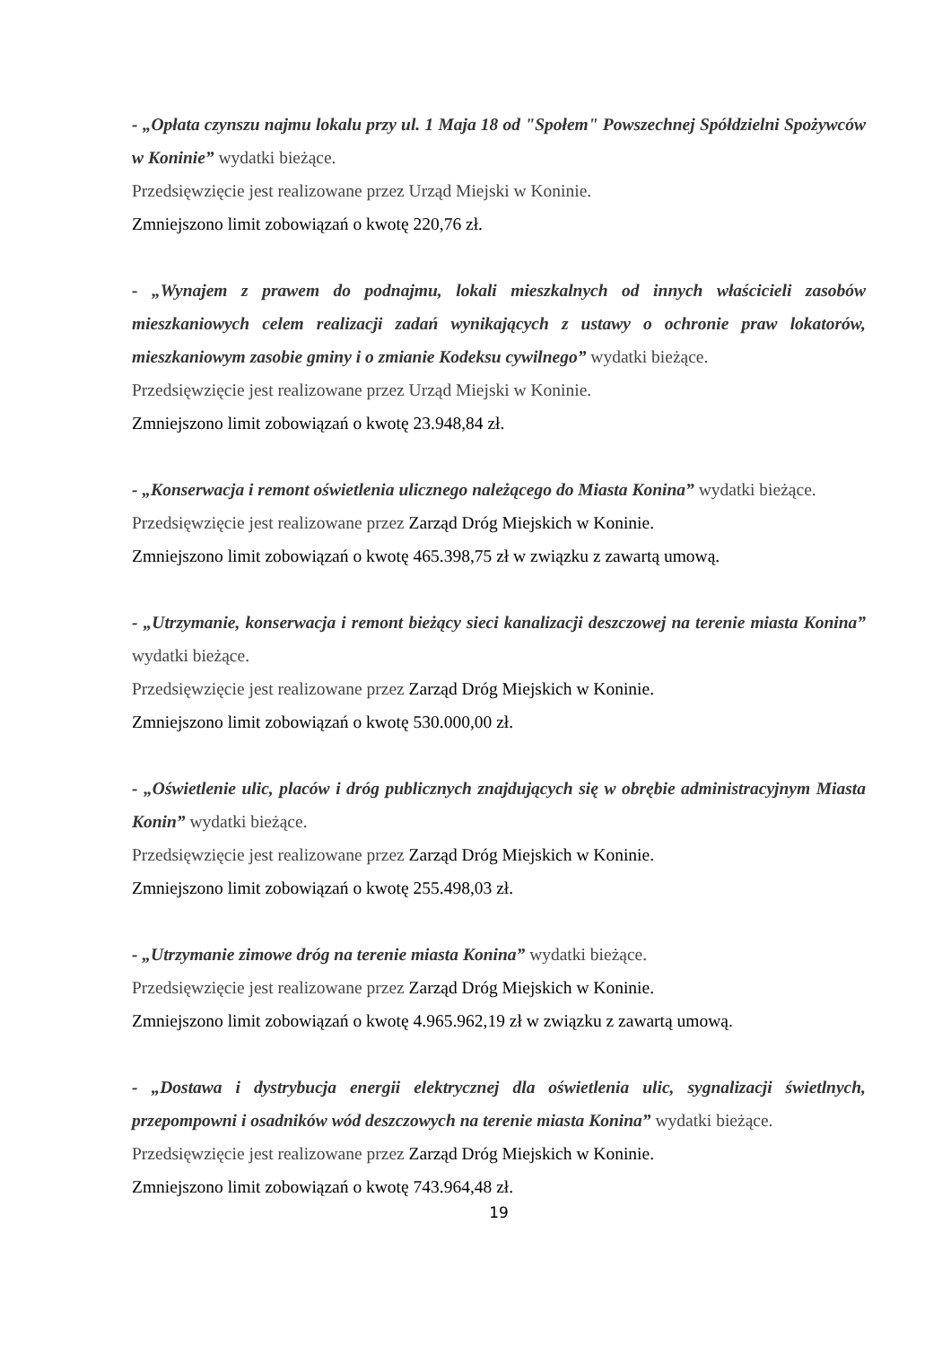- „Opłata czynszu najmu lokalu przy ul. 1 Maja 18 od "Społem" Powszechnej Spółdzielni Spożywców w Koninie” wydatki bieżące.
Przedsięwzięcie jest realizowane przez Urząd Miejski w Koninie.
Zmniejszono limit zobowiązań o kwotę 220,76 zł.
- „Wynajem z prawem do podnajmu, lokali mieszkalnych od innych właścicieli zasobów mieszkaniowych celem realizacji zadań wynikających z ustawy o ochronie praw lokatorów, mieszkaniowym zasobie gminy i o zmianie Kodeksu cywilnego” wydatki bieżące.
Przedsięwzięcie jest realizowane przez Urząd Miejski w Koninie.
Zmniejszono limit zobowiązań o kwotę 23.948,84 zł.
- „Konserwacja i remont oświetlenia ulicznego należącego do Miasta Konina” wydatki bieżące.
Przedsięwzięcie jest realizowane przez Zarząd Dróg Miejskich w Koninie.
Zmniejszono limit zobowiązań o kwotę 465.398,75 zł w związku z zawartą umową.
- „Utrzymanie, konserwacja i remont bieżący sieci kanalizacji deszczowej na terenie miasta Konina” wydatki bieżące.
Przedsięwzięcie jest realizowane przez Zarząd Dróg Miejskich w Koninie.
Zmniejszono limit zobowiązań o kwotę 530.000,00 zł.
- „Oświetlenie ulic, placów i dróg publicznych znajdujących się w obrębie administracyjnym Miasta Konin” wydatki bieżące.
Przedsięwzięcie jest realizowane przez Zarząd Dróg Miejskich w Koninie.
Zmniejszono limit zobowiązań o kwotę 255.498,03 zł.
- „Utrzymanie zimowe dróg na terenie miasta Konina” wydatki bieżące.
Przedsięwzięcie jest realizowane przez Zarząd Dróg Miejskich w Koninie.
Zmniejszono limit zobowiązań o kwotę 4.965.962,19 zł w związku z zawartą umową.
- „Dostawa i dystrybucja energii elektrycznej dla oświetlenia ulic, sygnalizacji świetlnych, przepompowni i osadników wód deszczowych na terenie miasta Konina” wydatki bieżące.
Przedsięwzięcie jest realizowane przez Zarząd Dróg Miejskich w Koninie.
Zmniejszono limit zobowiązań o kwotę 743.964,48 zł.
19